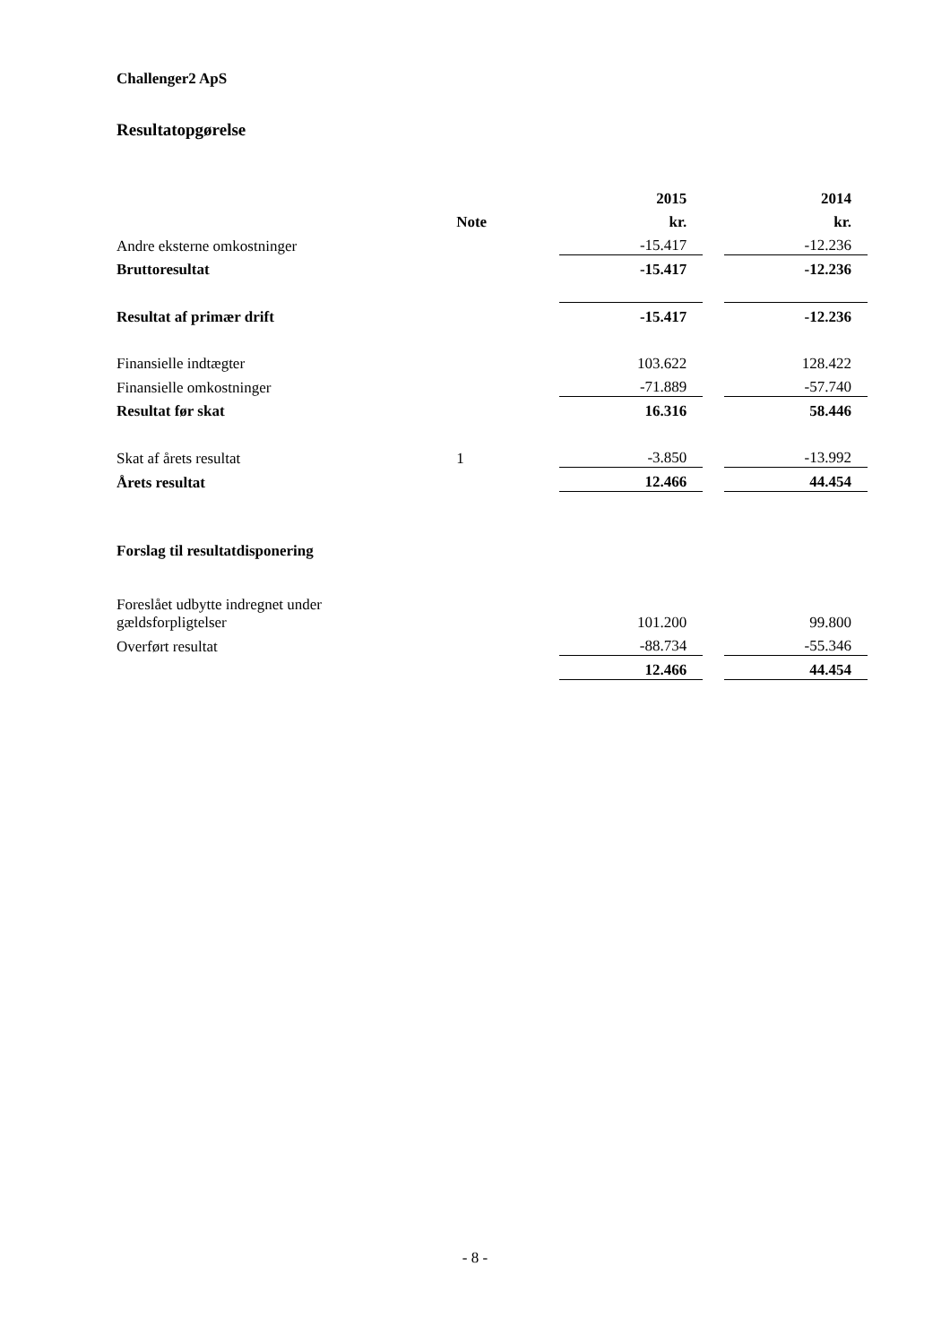Challenger2 ApS
Resultatopgørelse
| | | | 2015 | | 2014 |
| --- | --- | --- | --- | --- | --- |
| | Note | | kr. | | kr. |
| Andre eksterne omkostninger | | | -15.417 | | -12.236 |
| Bruttoresultat | | | -15.417 | | -12.236 |
| Resultat af primær drift | | | -15.417 | | -12.236 |
| Finansielle indtægter | | | 103.622 | | 128.422 |
| Finansielle omkostninger | | | -71.889 | | -57.740 |
| Resultat før skat | | | 16.316 | | 58.446 |
| Skat af årets resultat | 1 | | -3.850 | | -13.992 |
| Årets resultat | | | 12.466 | | 44.454 |
Forslag til resultatdisponering
| Foreslået udbytte indregnet under gældsforpligtelser | | | 101.200 | | 99.800 |
| Overført resultat | | | -88.734 | | -55.346 |
| | | | 12.466 | | 44.454 |
- 8 -